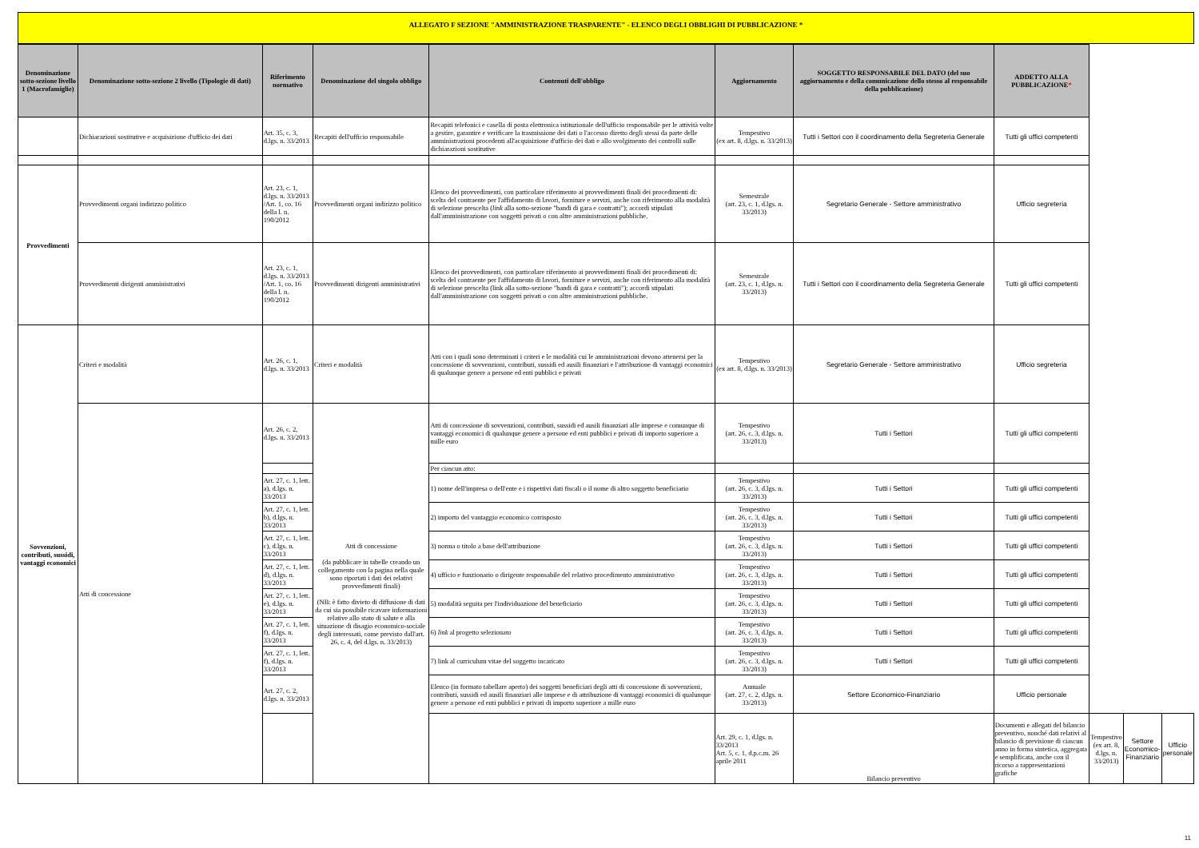ALLEGATO F SEZIONE "AMMINISTRAZIONE TRASPARENTE" - ELENCO DEGLI OBBLIGHI DI PUBBLICAZIONE *
| Denominazione sotto-sezione livello 1 (Macrofamiglie) | Denominazione sotto-sezione 2 livello (Tipologie di dati) | Riferimento normativo | Denominazione del singolo obbligo | Contenuti dell'obbligo | Aggiornamento | SOGGETTO RESPONSABILE DEL DATO (del suo aggiornamento e della comunicazione dello stesso al responsabile della pubblicazione) | ADDETTO ALLA PUBBLICAZIONE * | | | |
| --- | --- | --- | --- | --- | --- | --- | --- | --- | --- | --- |
| | Dichiarazioni sostitutive e acquisizione d'ufficio dei dati | Art. 35, c. 3, d.lgs. n. 33/2013 | Recapiti dell'ufficio responsabile | Recapiti telefonici e casella di posta elettronica istituzionale dell'ufficio responsabile per le attività volte a gestire, garantire e verificare la trasmissione dei dati o l'accesso diretto degli stessi da parte delle amministrazioni procedenti all'acquisizione d'ufficio dei dati e allo svolgimento dei controlli sulle dichiarazioni sostitutive | Tempestivo (ex art. 8, d.lgs. n. 33/2013) | Tutti i Settori con il coordinamento della Segreteria Generale | Tutti gli uffici competenti | | | |
| Provvedimenti | Provvedimenti organi indirizzo politico | Art. 23, c. 1, d.lgs. n. 33/2013 /Art. 1, co. 16 della l. n. 190/2012 | Provvedimenti organi indirizzo politico | Elenco dei provvedimenti, con particolare riferimento ai provvedimenti finali dei procedimenti di: scelta del contraente per l'affidamento di lavori, forniture e servizi, anche con riferimento alla modalità di selezione prescelta ( link alla sotto-sezione "bandi di gara e contratti"); accordi stipulati dall'amministrazione con soggetti privati o con altre amministrazioni pubbliche. | Semestrale (art. 23, c. 1, d.lgs. n. 33/2013) | Segretario Generale - Settore amministrativo | Ufficio segreteria | | | |
| | Provvedimenti dirigenti amministrativi | Art. 23, c. 1, d.lgs. n. 33/2013 /Art. 1, co. 16 della l. n. 190/2012 | Provvedimenti dirigenti amministrativi | Elenco dei provvedimenti, con particolare riferimento ai provvedimenti finali dei procedimenti di: scelta del contraente per l'affidamento di lavori, forniture e servizi, anche con riferimento alla modalità di selezione prescelta (link alla sotto-sezione "bandi di gara e contratti"); accordi stipulati dall'amministrazione con soggetti privati o con altre amministrazioni pubbliche. | Semestrale (art. 23, c. 1, d.lgs. n. 33/2013) | Tutti i Settori con il coordinamento della Segreteria Generale | Tutti gli uffici competenti | | | |
| Sovvenzioni, contributi, sussidi, vantaggi economici | Criteri e modalità | Art. 26, c. 1, d.lgs. n. 33/2013 | Criteri e modalità | Atti con i quali sono determinati i criteri e le modalità cui le amministrazioni devono attenersi per la concessione di sovvenzioni, contributi, sussidi ed ausili finanziari e l'attribuzione di vantaggi economici di qualunque genere a persone ed enti pubblici e privati | Tempestivo (ex art. 8, d.lgs. n. 33/2013) | Segretario Generale - Settore amministrativo | Ufficio segreteria | | | |
| | Atti di concessione | Art. 26, c. 2, d.lgs. n. 33/2013 | Atti di concessione (da pubblicare in tabelle creando un collegamento con la pagina nella quale sono riportati i dati dei relativi provvedimenti finali) (NB: è fatto divieto di diffusione di dati da cui sia possibile ricavare informazioni relative allo stato di salute e alla situazione di disagio economico-sociale degli interessati, come previsto dall'art. 26, c. 4, del d.lgs. n. 33/2013) | Atti di concessione di sovvenzioni, contributi, sussidi ed ausili finanziari alle imprese e comunque di vantaggi economici di qualunque genere a persone ed enti pubblici e privati di importo superiore a mille euro | Tempestivo (art. 26, c. 3, d.lgs. n. 33/2013) | Tutti i Settori | Tutti gli uffici competenti | | | |
| | | | | Per ciascun atto: | | | | | | |
| | | Art. 27, c. 1, lett. a), d.lgs. n. 33/2013 | | 1) nome dell'impresa o dell'ente e i rispettivi dati fiscali o il nome di altro soggetto beneficiario | Tempestivo (art. 26, c. 3, d.lgs. n. 33/2013) | Tutti i Settori | Tutti gli uffici competenti | | | |
| | | Art. 27, c. 1, lett. b), d.lgs. n. 33/2013 | | 2) importo del vantaggio economico corrisposto | Tempestivo (art. 26, c. 3, d.lgs. n. 33/2013) | Tutti i Settori | Tutti gli uffici competenti | | | |
| | | Art. 27, c. 1, lett. c), d.lgs. n. 33/2013 | | 3) norma o titolo a base dell'attribuzione | Tempestivo (art. 26, c. 3, d.lgs. n. 33/2013) | Tutti i Settori | Tutti gli uffici competenti | | | |
| | | Art. 27, c. 1, lett. d), d.lgs. n. 33/2013 | | 4) ufficio e funzionario o dirigente responsabile del relativo procedimento amministrativo | Tempestivo (art. 26, c. 3, d.lgs. n. 33/2013) | Tutti i Settori | Tutti gli uffici competenti | | | |
| | | Art. 27, c. 1, lett. e), d.lgs. n. 33/2013 | | 5) modalità seguita per l'individuazione del beneficiario | Tempestivo (art. 26, c. 3, d.lgs. n. 33/2013) | Tutti i Settori | Tutti gli uffici competenti | | | |
| | | Art. 27, c. 1, lett. f), d.lgs. n. 33/2013 | | 6) link al progetto selezionato | Tempestivo (art. 26, c. 3, d.lgs. n. 33/2013) | Tutti i Settori | Tutti gli uffici competenti | | | |
| | | Art. 27, c. 1, lett. f), d.lgs. n. 33/2013 | | 7) link al curriculum vitae del soggetto incaricato | Tempestivo (art. 26, c. 3, d.lgs. n. 33/2013) | Tutti i Settori | Tutti gli uffici competenti | | | |
| | | Art. 27, c. 2, d.lgs. n. 33/2013 | | Elenco (in formato tabellare aperto) dei soggetti beneficiari degli atti di concessione di sovvenzioni, contributi, sussidi ed ausili finanziari alle imprese e di attribuzione di vantaggi economici di qualunque genere a persone ed enti pubblici e privati di importo superiore a mille euro | Annuale (art. 27, c. 2, d.lgs. n. 33/2013) | Settore Economico-Finanziario | Ufficio personale | | | |
| | | | | | Art. 29, c. 1, d.lgs. n. 33/2013 Art. 5, c. 1, d.p.c.m. 26 aprile 2011 | Bilancio preventivo | Documenti e allegati del bilancio preventivo, nonché dati relativi al bilancio di previsione di ciascun anno in forma sintetica, aggregata e semplificata, anche con il ricorso a rappresentazioni grafiche | Tempestivo (ex art. 8, d.lgs. n. 33/2013) | Settore Economico-Finanziario | Ufficio personale |
11